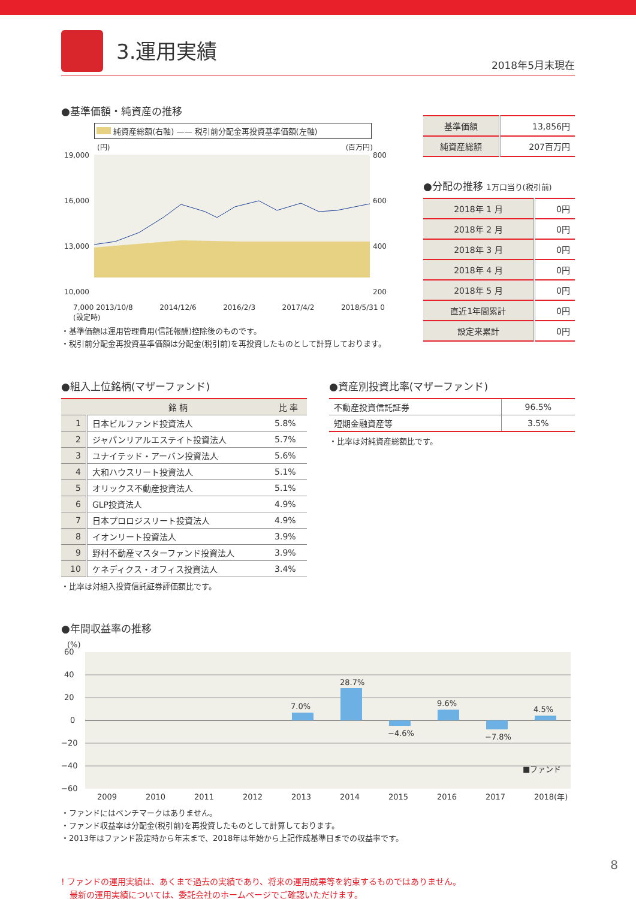3.運用実績
2018年5月末現在
●基準価額・純資産の推移
純資産総額(右軸) —— 税引前分配金再投資基準価額(左軸)
(円) (百万円)
19,000
16,000
13,000
10,000
800
600
400
200
7,000 2013/10/8
(設定時) 2014/12/6 2016/2/3 2017/4/2 2018/5/31 0
・基準価額は運用管理費用(信託報酬)控除後のものです。
・税引前分配金再投資基準価額は分配金(税引前)を再投資したものとして計算しております。
| 基準価額 | 13,856円 |
| 純資産総額 | 207百万円 |
●分配の推移 1万口当り(税引前)
| 2018年 1 月 | 0円 |
| 2018年 2 月 | 0円 |
| 2018年 3 月 | 0円 |
| 2018年 4 月 | 0円 |
| 2018年 5 月 | 0円 |
| 直近1年間累計 | 0円 |
| 設定来累計 | 0円 |
●組入上位銘柄(マザーファンド)
| | 銘 柄 | 比 率 |
| --- | --- | --- |
| 1 | 日本ビルファンド投資法人 | 5.8% |
| 2 | ジャパンリアルエステイト投資法人 | 5.7% |
| 3 | ユナイテッド・アーバン投資法人 | 5.6% |
| 4 | 大和ハウスリート投資法人 | 5.1% |
| 5 | オリックス不動産投資法人 | 5.1% |
| 6 | GLP投資法人 | 4.9% |
| 7 | 日本プロロジスリート投資法人 | 4.9% |
| 8 | イオンリート投資法人 | 3.9% |
| 9 | 野村不動産マスターファンド投資法人 | 3.9% |
| 10 | ケネディクス・オフィス投資法人 | 3.4% |
・比率は対組入投資信託証券評価額比です。
●資産別投資比率(マザーファンド)
| 不動産投資信託証券 | 96.5% |
| 短期金融資産等 | 3.5% |
・比率は対純資産総額比です。
●年間収益率の推移
(%)
60
40
20
0
−20
−40
−60
7.0%
28.7%
−4.6%
9.6%
−7.8%
4.5%
■ファンド
2009
2010
2011
2012
2013
2014
2015
2016
2017
2018(年)
・ファンドにはベンチマークはありません。
・ファンド収益率は分配金(税引前)を再投資したものとして計算しております。
・2013年はファンド設定時から年末まで、2018年は年始から上記作成基準日までの収益率です。
! ファンドの運用実績は、あくまで過去の実績であり、将来の運用成果等を約束するものではありません。
　最新の運用実績については、委託会社のホームページでご確認いただけます。
8